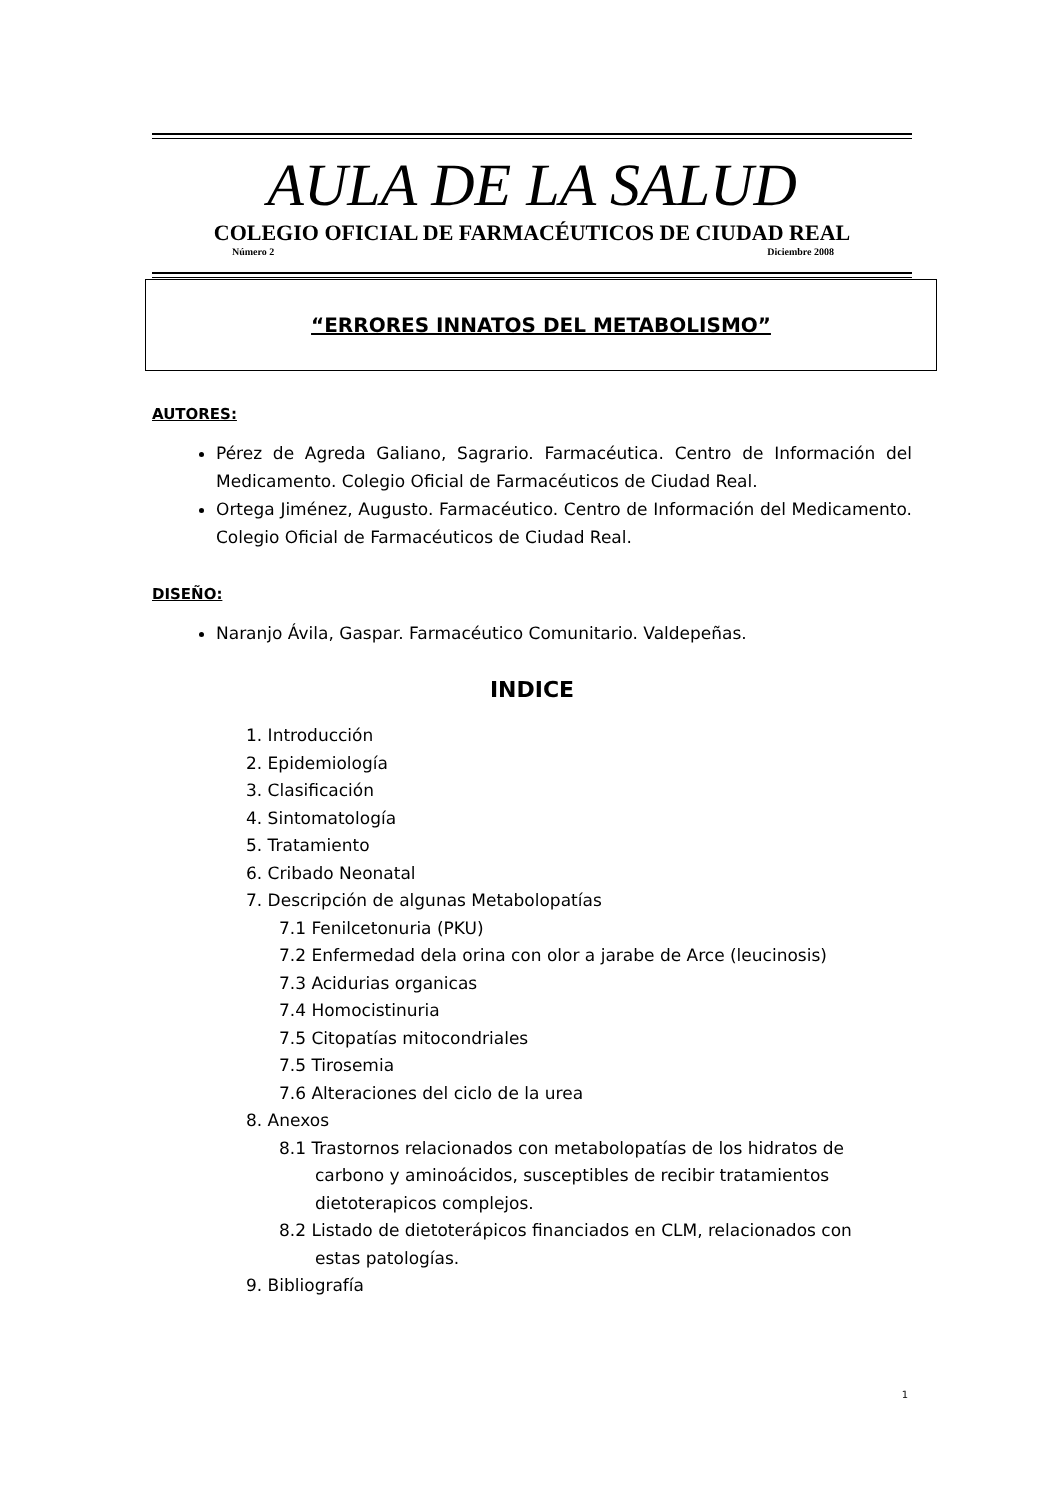AULA DE LA SALUD
COLEGIO OFICIAL DE FARMACÉUTICOS DE CIUDAD REAL
Número 2 Diciembre 2008
“ERRORES INNATOS DEL METABOLISMO”
AUTORES:
Pérez de Agreda Galiano, Sagrario. Farmacéutica. Centro de Información del Medicamento. Colegio Oficial de Farmacéuticos de Ciudad Real.
Ortega Jiménez, Augusto. Farmacéutico. Centro de Información del Medicamento. Colegio Oficial de Farmacéuticos de Ciudad Real.
DISEÑO:
Naranjo Ávila, Gaspar. Farmacéutico Comunitario. Valdepeñas.
INDICE
1. Introducción
2. Epidemiología
3. Clasificación
4. Sintomatología
5. Tratamiento
6. Cribado Neonatal
7. Descripción de algunas Metabolopatías
7.1 Fenilcetonuria (PKU)
7.2 Enfermedad dela orina con olor a jarabe de Arce (leucinosis)
7.3 Acidurias organicas
7.4 Homocistinuria
7.5 Citopatías mitocondriales
7.5 Tirosemia
7.6 Alteraciones del ciclo de la urea
8. Anexos
8.1 Trastornos relacionados con metabolopatías de los hidratos de
carbono y aminoácidos, susceptibles de recibir tratamientos dietoterapicos complejos.
8.2 Listado de dietoterápicos financiados en CLM, relacionados con
estas patologías.
9. Bibliografía
1